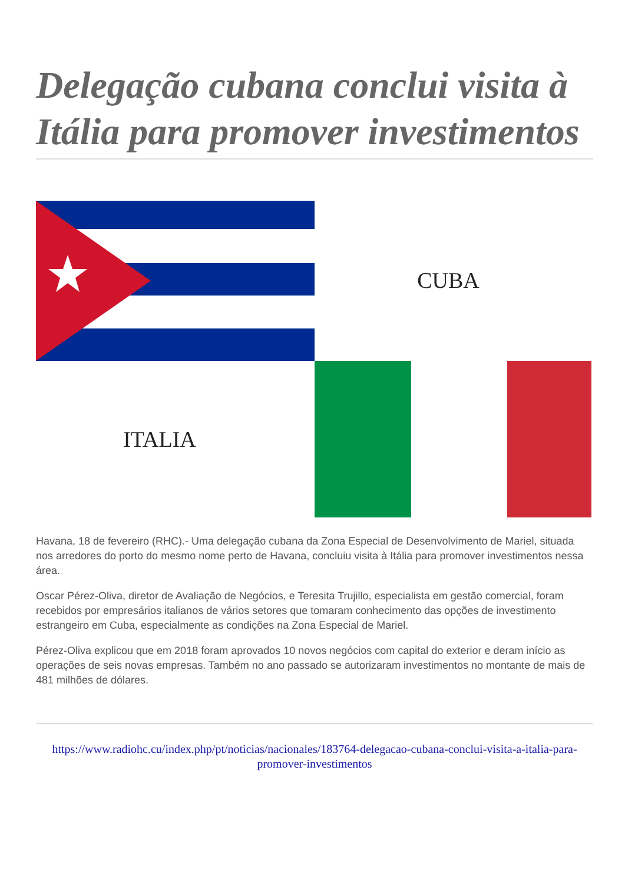Delegação cubana conclui visita à Itália para promover investimentos
CUBA
ITALIA
Havana, 18 de fevereiro (RHC).- Uma delegação cubana da Zona Especial de Desenvolvimento de Mariel, situada nos arredores do porto do mesmo nome perto de Havana, concluiu visita à Itália para promover investimentos nessa área.
Oscar Pérez-Oliva, diretor de Avaliação de Negócios, e Teresita Trujillo, especialista em gestão comercial, foram recebidos por empresários italianos de vários setores que tomaram conhecimento das opções de investimento estrangeiro em Cuba, especialmente as condições na Zona Especial de Mariel.
Pérez-Oliva explicou que em 2018 foram aprovados 10 novos negócios com capital do exterior e deram início as operações de seis novas empresas. Também no ano passado se autorizaram investimentos no montante de mais de 481 milhões de dólares.
https://www.radiohc.cu/index.php/pt/noticias/nacionales/183764-delegacao-cubana-conclui-visita-a-italia-para-promover-investimentos